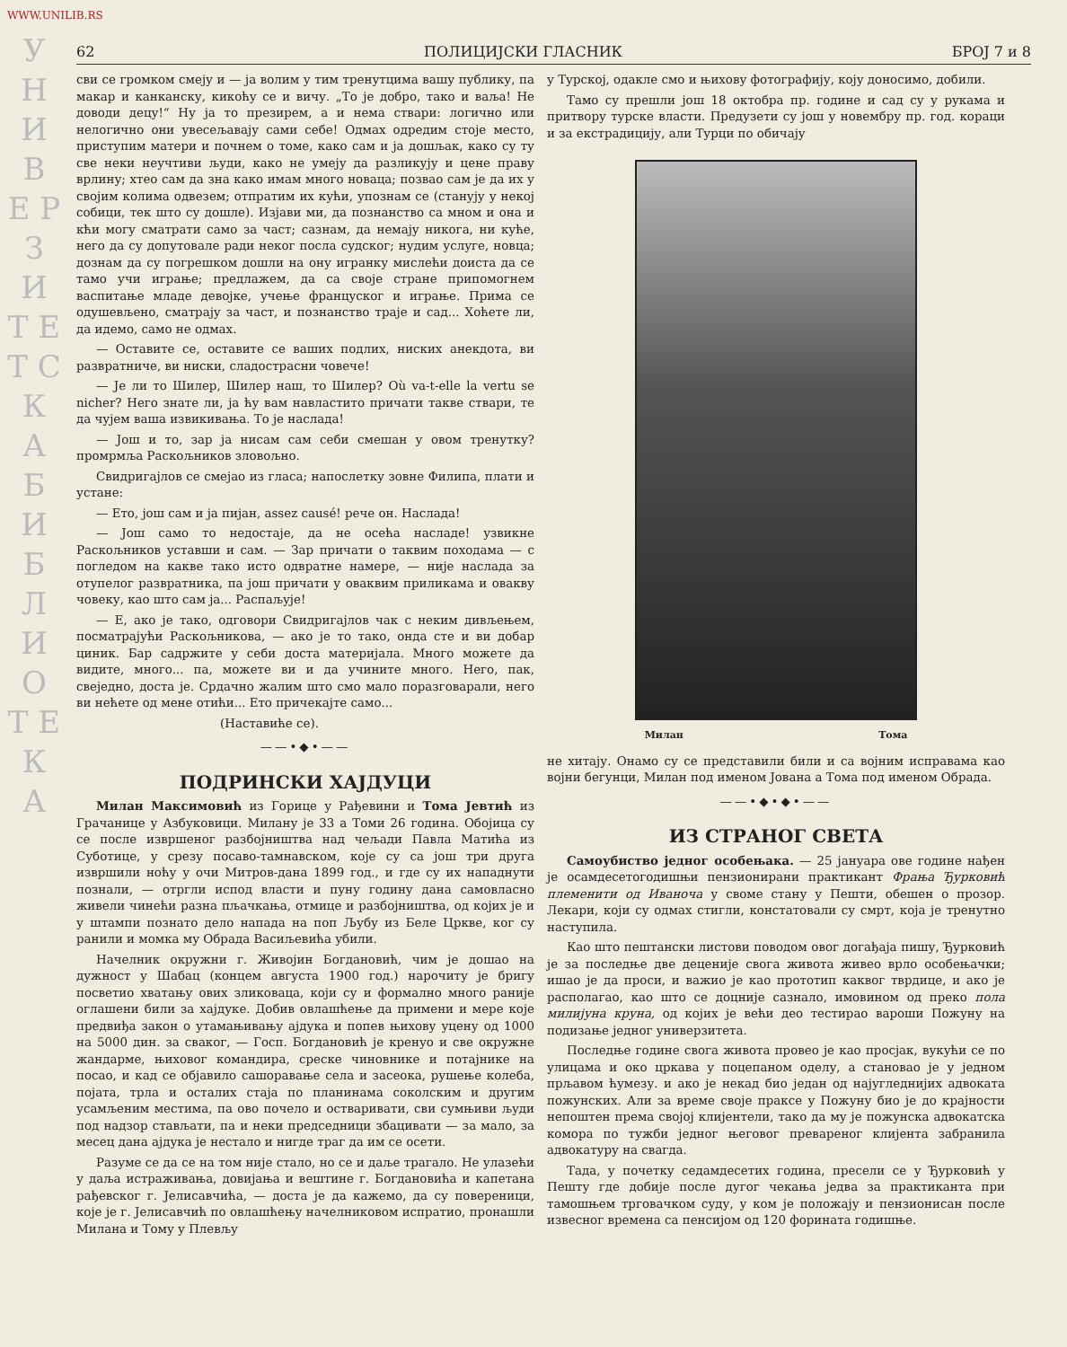WWW.UNILIB.RS
У Н И В Е Р З И Т Е Т С К А Б И Б Л И О Т Е К А
62 ПОЛИЦИЈСКИ ГЛАСНИК БРОЈ 7 и 8
сви се громком смеју и — ја волим у тим тренутцима вашу публику, па макар и канканску, кикоћу се и вичу. „То је добро, тако и ваља! Не доводи децу!“ Ну ја то презирем, а и нема ствари: логично или нелогично они увесељавају сами себе! Одмах одредим стоје место, приступим матери и почнем о томе, како сам и ја дошљак, како су ту све неки неучтиви људи, како не умеју да разликују и цене праву врлину; хтео сам да зна како имам много новаца; позвао сам је да их у својим колима одвезем; отпратим их кући, упознам се (станују у некој собици, тек што су дошле). Изјави ми, да познанство са мном и она и кћи могу сматрати само за част; сазнам, да немају никога, ни куће, него да су допутовале ради неког посла судског; нудим услуге, новца; дознам да су погрешком дошли на ону игранку мислећи доиста да се тамо учи играње; предлажем, да са своје стране припомогнем васпитање младе девојке, учење француског и играње. Прима се одушевљено, сматрају за част, и познанство траје и сад... Хоћете ли, да идемо, само не одмах.
— Оставите се, оставите се ваших подлих, ниских анекдота, ви развратниче, ви ниски, сладострасни човече!
— Је ли то Шилер, Шилер наш, то Шилер? Où va-t-elle la vertu se nicher? Него знате ли, ја ћу вам навластито причати такве ствари, те да чујем ваша извикивања. То је наслада!
— Још и то, зар ја нисам сам себи смешан у овом тренутку? промрмља Раскољников зловољно.
Свидригајлов се смејао из гласа; напослетку зовне Филипа, плати и устане:
— Ето, још сам и ја пијан, assez causé! рече он. Наслада!
— Још само то недостаје, да не осећа насладе! узвикне Раскољников уставши и сам. — Зар причати о таквим походама — с погледом на какве тако исто одвратне намере, — није наслада за отупелог развратника, па још причати у оваквим приликама и овакву човеку, као што сам ја... Распаљује!
— Е, ако је тако, одговори Свидригајлов чак с неким дивљењем, посматрајући Раскољникова, — ако је то тако, онда сте и ви добар циник. Бар садржите у себи доста материјала. Много можете да видите, много... па, можете ви и да учините много. Него, пак, свеједно, доста је. Срдачно жалим што смо мало поразговарали, него ви нећете од мене отићи... Ето причекајте само...
(Наставиће се).
——•◆•——
ПОДРИНСКИ ХАЈДУЦИ
Милан Максимовић из Горице у Рађевини и Тома Јевтић из Грачанице у Азбуковици. Милану је 33 а Томи 26 година. Обојица су се после извршеног разбојништва над чељади Павла Матића из Суботице, у срезу посаво-тамнавском, које су са још три друга извршили ноћу у очи Митров-дана 1899 год., и где су их нападнути познали, — отргли испод власти и пуну годину дана самовласно живели чинећи разна пљачкања, отмице и разбојништва, од којих је и у штампи познато дело напада на поп Љубу из Беле Цркве, ког су ранили и момка му Обрада Васиљевића убили.
Начелник окружни г. Живојин Богдановић, чим је дошао на дужност у Шабац (концем августа 1900 год.) нарочиту је бригу посветио хватању ових зликоваца, који су и формално много раније оглашени били за хајдуке. Добив овлашћење да примени и мере које предвиђа закон о утамањивању ајдука и попев њихову уцену од 1000 на 5000 дин. за сваког, — Госп. Богдановић је кренуо и све окружне жандарме, њиховог командира, среске чиновнике и потајнике на посао, и кад се објавило сашоравање села и засеока, рушење колеба, појата, трла и осталих стаја по планинама соколским и другим усамљеним местима, па ово почело и остваривати, сви сумњиви људи под надзор стављати, па и неки председници збацивати — за мало, за месец дана ајдука је нестало и нигде траг да им се осети.
Разуме се да се на том није стало, но се и даље трагало. Не улазећи у даља истраживања, довијања и вештине г. Богдановића и капетана рађевског г. Јелисавчића, — доста је да кажемо, да су повереници, које је г. Јелисавчић по овлашћењу начелниковом испратио, пронашли Милана и Тому у Плевљу
у Турској, одакле смо и њихову фотографију, коју доносимо, добили.
Тамо су прешли још 18 октобра пр. године и сад су у рукама и притвору турске власти. Предузети су још у новембру пр. год. кораци и за екстрадицију, али Турци по обичају
Милан Тома
не хитају. Онамо су се представили били и са војним исправама као војни бегунци, Милан под именом Јована а Тома под именом Обрада.
——•◆•◆•——
ИЗ СТРАНОГ СВЕТА
Самоубиство једног особењака. — 25 јануара ове године нађен је осамдесетогодишњи пензионирани практикант Фрања Ђурковић племенити од Иваноча у своме стану у Пешти, обешен о прозор. Лекари, који су одмах стигли, констатовали су смрт, која је тренутно наступила.
Као што пештански листови поводом овог догађаја пишу, Ђурковић је за последње две деценије свога живота живео врло особењачки; ишао је да проси, и важио је као прототип каквог тврдице, и ако је располагао, као што се доцније сазнало, имовином од преко пола милијуна круна, од којих је већи део тестирао вароши Пожуну на подизање једног универзитета.
Последње године свога живота провео је као просјак, вукући се по улицама и око цркава у поцепаном оделу, а становао је у једном прљавом ћумезу. и ако је некад био један од најугледнијих адвоката пожунских. Али за време своје праксе у Пожуну био је до крајности непоштен према својој клијентели, тако да му је пожунска адвокатска комора по тужби једног његовог превареног клијента забранила адвокатуру на свагда.
Тада, у почетку седамдесетих година, пресели се у Ђурковић у Пешту где добије после дугог чекања једва за практиканта при тамошњем трговачком суду, у ком је положају и пензионисан после извесног времена са пенсијом од 120 форината годишње.